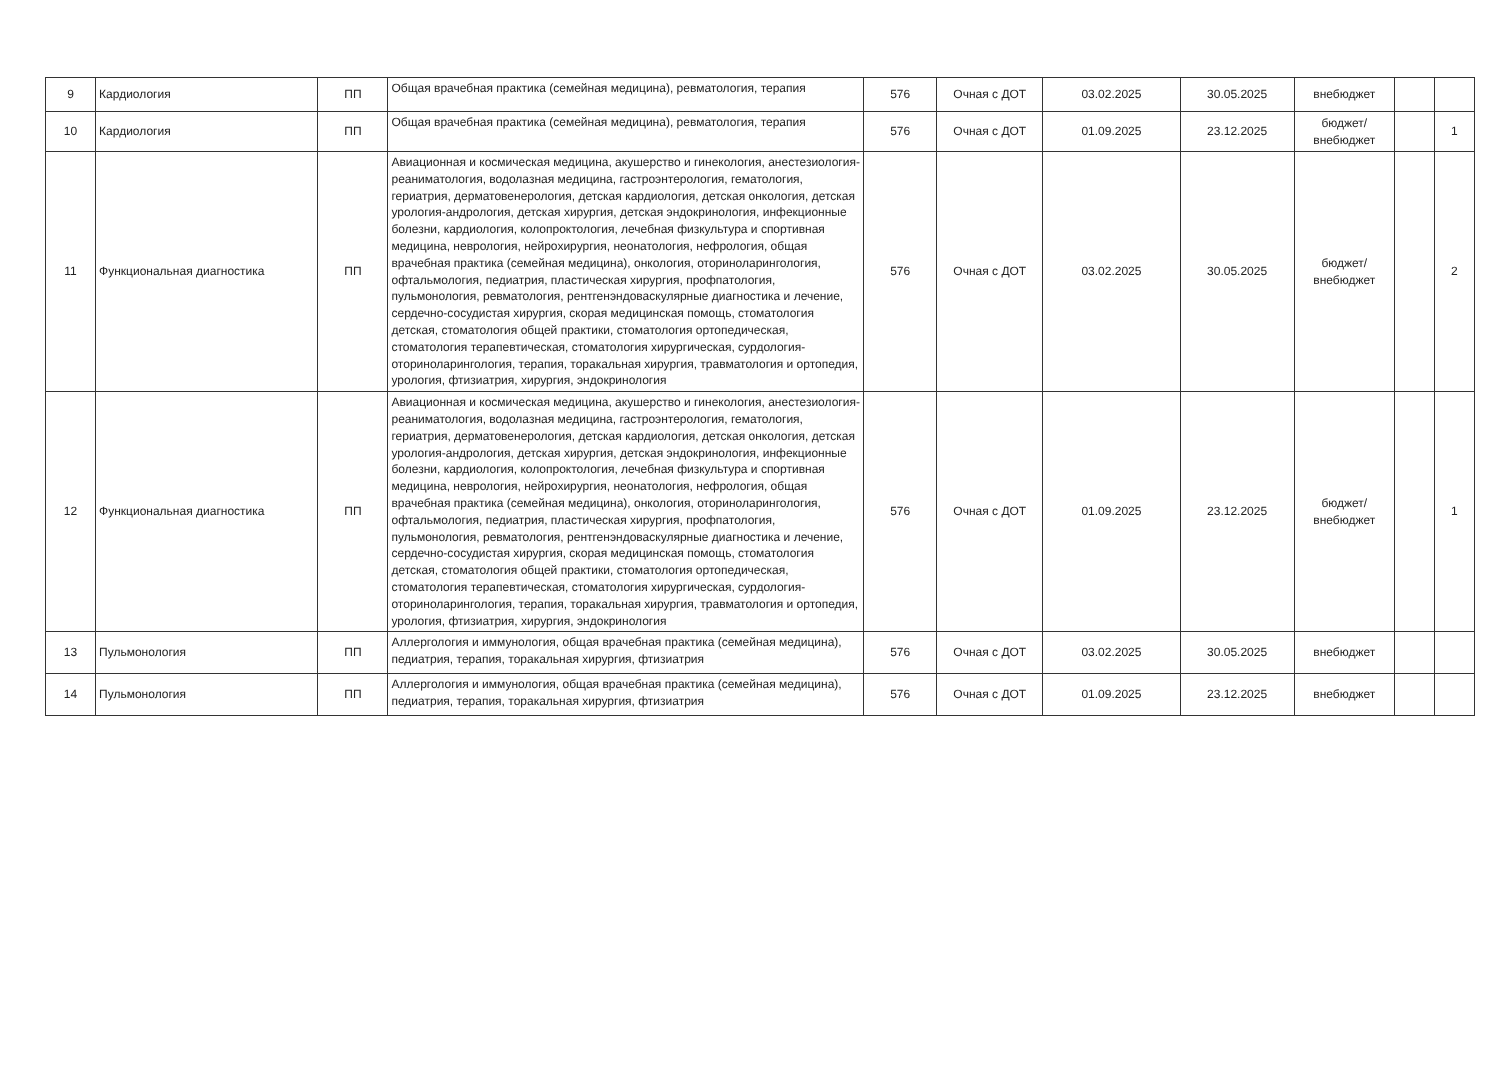| 9 | Кардиология | ПП | Общая врачебная практика (семейная медицина), ревматология, терапия | 576 | Очная с ДОТ | 03.02.2025 | 30.05.2025 | внебюджет | | |
| 10 | Кардиология | ПП | Общая врачебная практика (семейная медицина), ревматология, терапия | 576 | Очная с ДОТ | 01.09.2025 | 23.12.2025 | бюджет/ внебюджет | | 1 |
| 11 | Функциональная диагностика | ПП | Авиационная и космическая медицина, акушерство и гинекология, анестезиология-реаниматология, водолазная медицина, гастроэнтерология, гематология, гериатрия, дерматовенерология, детская кардиология, детская онкология, детская урология-андрология, детская хирургия, детская эндокринология, инфекционные болезни, кардиология, колопроктология, лечебная физкультура и спортивная медицина, неврология, нейрохирургия, неонатология, нефрология, общая врачебная практика (семейная медицина), онкология, оториноларингология, офтальмология, педиатрия, пластическая хирургия, профпатология, пульмонология, ревматология, рентгенэндоваскулярные диагностика и лечение, сердечно-сосудистая хирургия, скорая медицинская помощь, стоматология детская, стоматология общей практики, стоматология ортопедическая, стоматология терапевтическая, стоматология хирургическая, сурдология-оториноларингология, терапия, торакальная хирургия, травматология и ортопедия, урология, фтизиатрия, хирургия, эндокринология | 576 | Очная с ДОТ | 03.02.2025 | 30.05.2025 | бюджет/ внебюджет | | 2 |
| 12 | Функциональная диагностика | ПП | Авиационная и космическая медицина, акушерство и гинекология, анестезиология-реаниматология, водолазная медицина, гастроэнтерология, гематология, гериатрия, дерматовенерология, детская кардиология, детская онкология, детская урология-андрология, детская хирургия, детская эндокринология, инфекционные болезни, кардиология, колопроктология, лечебная физкультура и спортивная медицина, неврология, нейрохирургия, неонатология, нефрология, общая врачебная практика (семейная медицина), онкология, оториноларингология, офтальмология, педиатрия, пластическая хирургия, профпатология, пульмонология, ревматология, рентгенэндоваскулярные диагностика и лечение, сердечно-сосудистая хирургия, скорая медицинская помощь, стоматология детская, стоматология общей практики, стоматология ортопедическая, стоматология терапевтическая, стоматология хирургическая, сурдология-оториноларингология, терапия, торакальная хирургия, травматология и ортопедия, урология, фтизиатрия, хирургия, эндокринология | 576 | Очная с ДОТ | 01.09.2025 | 23.12.2025 | бюджет/ внебюджет | | 1 |
| 13 | Пульмонология | ПП | Аллергология и иммунология, общая врачебная практика (семейная медицина), педиатрия, терапия, торакальная хирургия, фтизиатрия | 576 | Очная с ДОТ | 03.02.2025 | 30.05.2025 | внебюджет | | |
| 14 | Пульмонология | ПП | Аллергология и иммунология, общая врачебная практика (семейная медицина), педиатрия, терапия, торакальная хирургия, фтизиатрия | 576 | Очная с ДОТ | 01.09.2025 | 23.12.2025 | внебюджет | | |